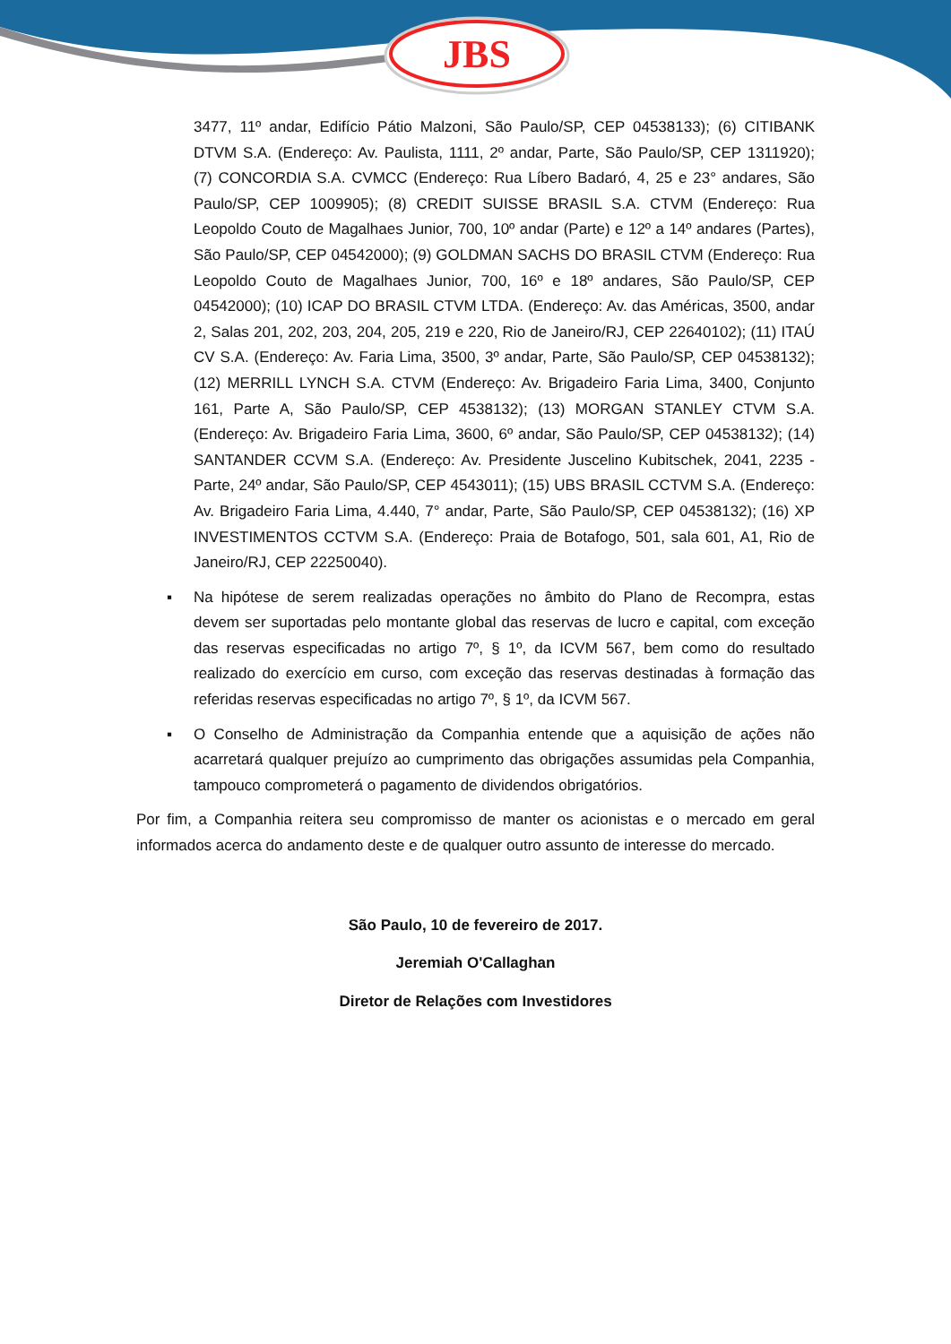JBS
3477, 11º andar, Edifício Pátio Malzoni, São Paulo/SP, CEP 04538133); (6) CITIBANK DTVM S.A. (Endereço: Av. Paulista, 1111, 2º andar, Parte, São Paulo/SP, CEP 1311920); (7) CONCORDIA S.A. CVMCC (Endereço: Rua Líbero Badaró, 4, 25 e 23° andares, São Paulo/SP, CEP 1009905); (8) CREDIT SUISSE BRASIL S.A. CTVM (Endereço: Rua Leopoldo Couto de Magalhaes Junior, 700, 10º andar (Parte) e 12º a 14º andares (Partes), São Paulo/SP, CEP 04542000); (9) GOLDMAN SACHS DO BRASIL CTVM (Endereço: Rua Leopoldo Couto de Magalhaes Junior, 700, 16º e 18º andares, São Paulo/SP, CEP 04542000); (10) ICAP DO BRASIL CTVM LTDA. (Endereço: Av. das Américas, 3500, andar 2, Salas 201, 202, 203, 204, 205, 219 e 220, Rio de Janeiro/RJ, CEP 22640102); (11) ITAÚ CV S.A. (Endereço: Av. Faria Lima, 3500, 3º andar, Parte, São Paulo/SP, CEP 04538132); (12) MERRILL LYNCH S.A. CTVM (Endereço: Av. Brigadeiro Faria Lima, 3400, Conjunto 161, Parte A, São Paulo/SP, CEP 4538132); (13) MORGAN STANLEY CTVM S.A. (Endereço: Av. Brigadeiro Faria Lima, 3600, 6º andar, São Paulo/SP, CEP 04538132); (14) SANTANDER CCVM S.A. (Endereço: Av. Presidente Juscelino Kubitschek, 2041, 2235 - Parte, 24º andar, São Paulo/SP, CEP 4543011); (15) UBS BRASIL CCTVM S.A. (Endereço: Av. Brigadeiro Faria Lima, 4.440, 7° andar, Parte, São Paulo/SP, CEP 04538132); (16) XP INVESTIMENTOS CCTVM S.A. (Endereço: Praia de Botafogo, 501, sala 601, A1, Rio de Janeiro/RJ, CEP 22250040).
▪ Na hipótese de serem realizadas operações no âmbito do Plano de Recompra, estas devem ser suportadas pelo montante global das reservas de lucro e capital, com exceção das reservas especificadas no artigo 7º, § 1º, da ICVM 567, bem como do resultado realizado do exercício em curso, com exceção das reservas destinadas à formação das referidas reservas especificadas no artigo 7º, § 1º, da ICVM 567.
▪ O Conselho de Administração da Companhia entende que a aquisição de ações não acarretará qualquer prejuízo ao cumprimento das obrigações assumidas pela Companhia, tampouco comprometerá o pagamento de dividendos obrigatórios.
Por fim, a Companhia reitera seu compromisso de manter os acionistas e o mercado em geral informados acerca do andamento deste e de qualquer outro assunto de interesse do mercado.
São Paulo, 10 de fevereiro de 2017.
Jeremiah O'Callaghan
Diretor de Relações com Investidores